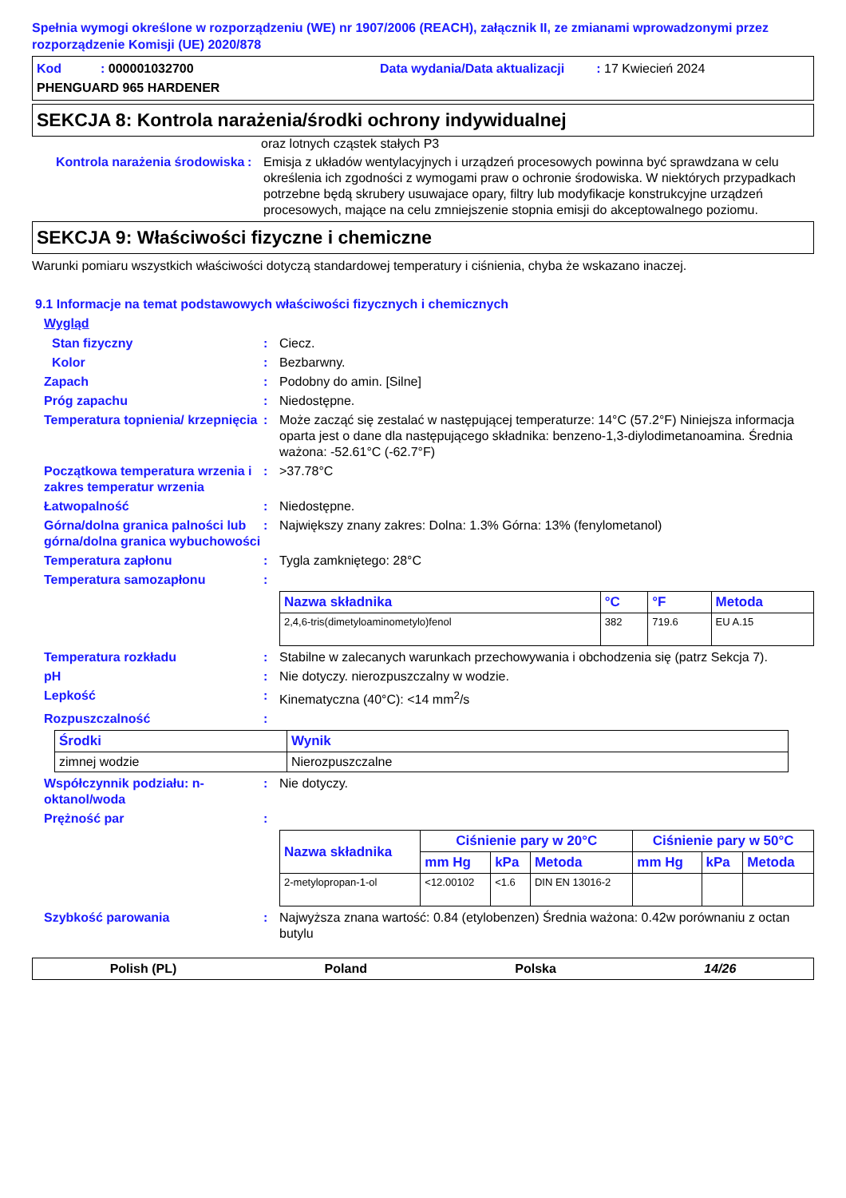Spełnia wymogi określone w rozporządzeniu (WE) nr 1907/2006 (REACH), załącznik II, ze zmianami wprowadzonymi przez rozporządzenie Komisji (UE) 2020/878
Kod : 000001032700 Data wydania/Data aktualizacji : 17 Kwiecień 2024
PHENGUARD 965 HARDENER
SEKCJA 8: Kontrola narażenia/środki ochrony indywidualnej
oraz lotnych cząstek stałych P3
Kontrola narażenia środowiska
: Emisja z układów wentylacyjnych i urządzeń procesowych powinna być sprawdzana w celu określenia ich zgodności z wymogami praw o ochronie środowiska. W niektórych przypadkach potrzebne będą skrubery usuwajace opary, filtry lub modyfikacje konstrukcyjne urządzeń procesowych, mające na celu zmniejszenie stopnia emisji do akceptowalnego poziomu.
SEKCJA 9: Właściwości fizyczne i chemiczne
Warunki pomiaru wszystkich właściwości dotyczą standardowej temperatury i ciśnienia, chyba że wskazano inaczej.
9.1 Informacje na temat podstawowych właściwości fizycznych i chemicznych
Wygląd
Stan fizyczny : Ciecz.
Kolor : Bezbarwny.
Zapach : Podobny do amin. [Silne]
Próg zapachu : Niedostępne.
Temperatura topnienia/ krzepnięcia
: Może zacząć się zestalać w następującej temperaturze: 14°C (57.2°F) Niniejsza informacja oparta jest o dane dla następującego składnika: benzeno-1,3-diylodimetanoamina. Średnia ważona: -52.61°C (-62.7°F)
Początkowa temperatura wrzenia i zakres temperatur wrzenia
: >37.78°C
Łatwopalność : Niedostępne.
Górna/dolna granica palności lub górna/dolna granica wybuchowości
: Największy znany zakres: Dolna: 1.3% Górna: 13% (fenylometanol)
Temperatura zapłonu : Tygla zamkniętego: 28°C
Temperatura samozapłonu :
| Nazwa składnika | °C | °F | Metoda |
| --- | --- | --- | --- |
| 2,4,6-tris(dimetyloaminometylo)fenol | 382 | 719.6 | EU A.15 |
Temperatura rozkładu : Stabilne w zalecanych warunkach przechowywania i obchodzenia się (patrz Sekcja 7).
pH : Nie dotyczy. nierozpuszczalny w wodzie.
Lepkość : Kinematyczna (40°C): <14 mm<sup>2</sup>/s
Rozpuszczalność :
| Środki | Wynik |
| --- | --- |
| zimnej wodzie | Nierozpuszczalne |
Współczynnik podziału: n-oktanol/woda
: Nie dotyczy.
Prężność par :
| Nazwa składnika | Ciśnienie pary w 20°C | | | Ciśnienie pary w 50°C | | |
| --- | --- | --- | --- | --- | --- | --- |
| | mm Hg | kPa | Metoda | mm Hg | kPa | Metoda |
| 2-metylopropan-1-ol | <12.00102 | <1.6 | DIN EN 13016-2 | | | |
Szybkość parowania : Najwyższa znana wartość: 0.84 (etylobenzen) Średnia ważona: 0.42w porównaniu z octan butylu
Polish (PL) Poland Polska 14/26